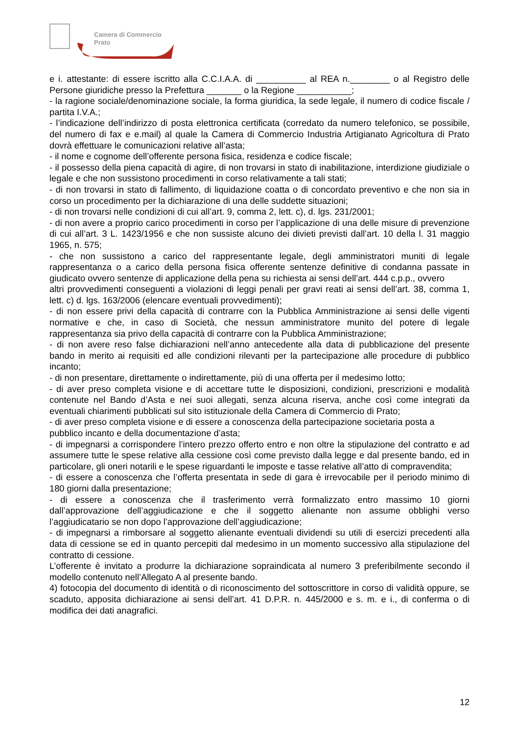Camera di Commercio
Prato
e i. attestante: di essere iscritto alla C.C.I.A.A. di __________ al REA n.________ o al Registro delle Persone giuridiche presso la Prefettura _______ o la Regione ___________;
- la ragione sociale/denominazione sociale, la forma giuridica, la sede legale, il numero di codice fiscale / partita I.V.A.;
- l’indicazione dell’indirizzo di posta elettronica certificata (corredato da numero telefonico, se possibile, del numero di fax e e.mail) al quale la Camera di Commercio Industria Artigianato Agricoltura di Prato dovrà effettuare le comunicazioni relative all’asta;
- il nome e cognome dell’offerente persona fisica, residenza e codice fiscale;
- il possesso della piena capacità di agire, di non trovarsi in stato di inabilitazione, interdizione giudiziale o legale e che non sussistono procedimenti in corso relativamente a tali stati;
- di non trovarsi in stato di fallimento, di liquidazione coatta o di concordato preventivo e che non sia in corso un procedimento per la dichiarazione di una delle suddette situazioni;
- di non trovarsi nelle condizioni di cui all’art. 9, comma 2, lett. c), d. lgs. 231/2001;
- di non avere a proprio carico procedimenti in corso per l’applicazione di una delle misure di prevenzione di cui all’art. 3 L. 1423/1956 e che non sussiste alcuno dei divieti previsti dall’art. 10 della l. 31 maggio 1965, n. 575;
- che non sussistono a carico del rappresentante legale, degli amministratori muniti di legale rappresentanza o a carico della persona fisica offerente sentenze definitive di condanna passate in giudicato ovvero sentenze di applicazione della pena su richiesta ai sensi dell’art. 444 c.p.p., ovvero
altri provvedimenti conseguenti a violazioni di leggi penali per gravi reati ai sensi dell’art. 38, comma 1, lett. c) d. lgs. 163/2006 (elencare eventuali provvedimenti);
- di non essere privi della capacità di contrarre con la Pubblica Amministrazione ai sensi delle vigenti normative e che, in caso di Società, che nessun amministratore munito del potere di legale rappresentanza sia privo della capacità di contrarre con la Pubblica Amministrazione;
- di non avere reso false dichiarazioni nell’anno antecedente alla data di pubblicazione del presente bando in merito ai requisiti ed alle condizioni rilevanti per la partecipazione alle procedure di pubblico incanto;
- di non presentare, direttamente o indirettamente, più di una offerta per il medesimo lotto;
- di aver preso completa visione e di accettare tutte le disposizioni, condizioni, prescrizioni e modalità contenute nel Bando d’Asta e nei suoi allegati, senza alcuna riserva, anche così come integrati da eventuali chiarimenti pubblicati sul sito istituzionale della Camera di Commercio di Prato;
- di aver preso completa visione e di essere a conoscenza della partecipazione societaria posta a pubblico incanto e della documentazione d’asta;
- di impegnarsi a corrispondere l’intero prezzo offerto entro e non oltre la stipulazione del contratto e ad assumere tutte le spese relative alla cessione così come previsto dalla legge e dal presente bando, ed in particolare, gli oneri notarili e le spese riguardanti le imposte e tasse relative all’atto di compravendita;
- di essere a conoscenza che l’offerta presentata in sede di gara è irrevocabile per il periodo minimo di 180 giorni dalla presentazione;
- di essere a conoscenza che il trasferimento verrà formalizzato entro massimo 10 giorni dall’approvazione dell’aggiudicazione e che il soggetto alienante non assume obblighi verso l’aggiudicatario se non dopo l’approvazione dell’aggiudicazione;
- di impegnarsi a rimborsare al soggetto alienante eventuali dividendi su utili di esercizi precedenti alla data di cessione se ed in quanto percepiti dal medesimo in un momento successivo alla stipulazione del contratto di cessione.
L’offerente è invitato a produrre la dichiarazione sopraindicata al numero 3 preferibilmente secondo il modello contenuto nell’Allegato A al presente bando.
4) fotocopia del documento di identità o di riconoscimento del sottoscrittore in corso di validità oppure, se scaduto, apposita dichiarazione ai sensi dell’art. 41 D.P.R. n. 445/2000 e s. m. e i., di conferma o di modifica dei dati anagrafici.
12